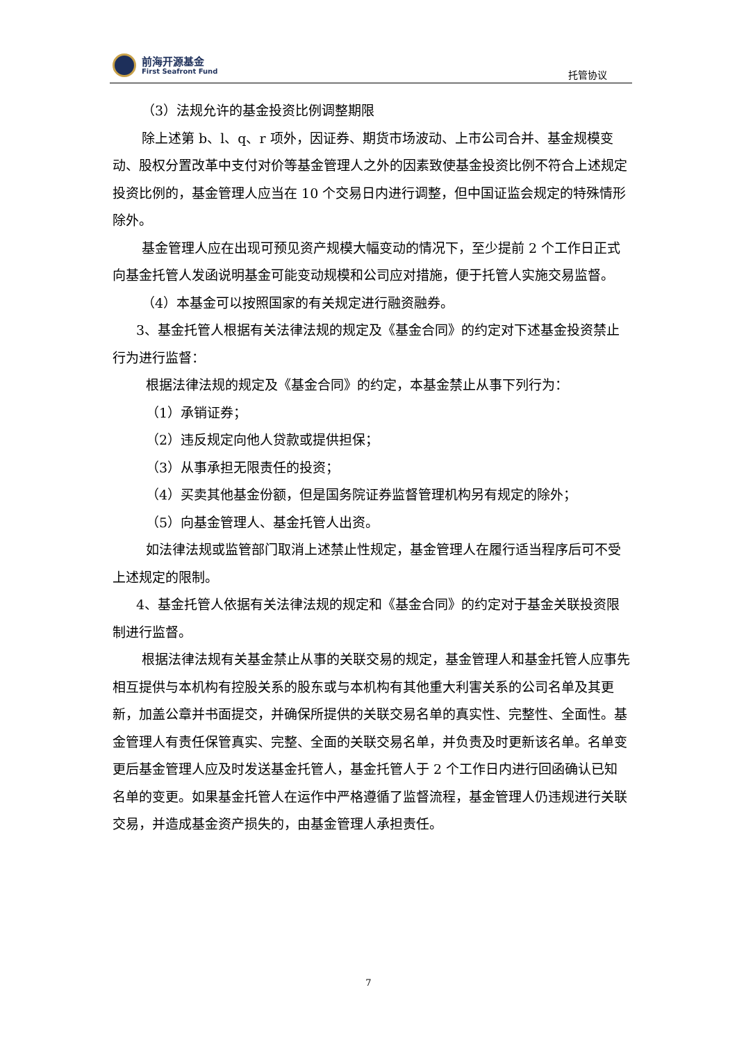前海开源基金
First Seafront Fund
托管协议
（3）法规允许的基金投资比例调整期限
除上述第 b、l、q、r 项外，因证券、期货市场波动、上市公司合并、基金规模变动、股权分置改革中支付对价等基金管理人之外的因素致使基金投资比例不符合上述规定投资比例的，基金管理人应当在 10 个交易日内进行调整，但中国证监会规定的特殊情形除外。
基金管理人应在出现可预见资产规模大幅变动的情况下，至少提前 2 个工作日正式向基金托管人发函说明基金可能变动规模和公司应对措施，便于托管人实施交易监督。
（4）本基金可以按照国家的有关规定进行融资融券。
3、基金托管人根据有关法律法规的规定及《基金合同》的约定对下述基金投资禁止行为进行监督：
根据法律法规的规定及《基金合同》的约定，本基金禁止从事下列行为：
（1）承销证券；
（2）违反规定向他人贷款或提供担保；
（3）从事承担无限责任的投资；
（4）买卖其他基金份额，但是国务院证券监督管理机构另有规定的除外；
（5）向基金管理人、基金托管人出资。
如法律法规或监管部门取消上述禁止性规定，基金管理人在履行适当程序后可不受上述规定的限制。
4、基金托管人依据有关法律法规的规定和《基金合同》的约定对于基金关联投资限制进行监督。
根据法律法规有关基金禁止从事的关联交易的规定，基金管理人和基金托管人应事先相互提供与本机构有控股关系的股东或与本机构有其他重大利害关系的公司名单及其更新，加盖公章并书面提交，并确保所提供的关联交易名单的真实性、完整性、全面性。基金管理人有责任保管真实、完整、全面的关联交易名单，并负责及时更新该名单。名单变更后基金管理人应及时发送基金托管人，基金托管人于 2 个工作日内进行回函确认已知名单的变更。如果基金托管人在运作中严格遵循了监督流程，基金管理人仍违规进行关联交易，并造成基金资产损失的，由基金管理人承担责任。
7